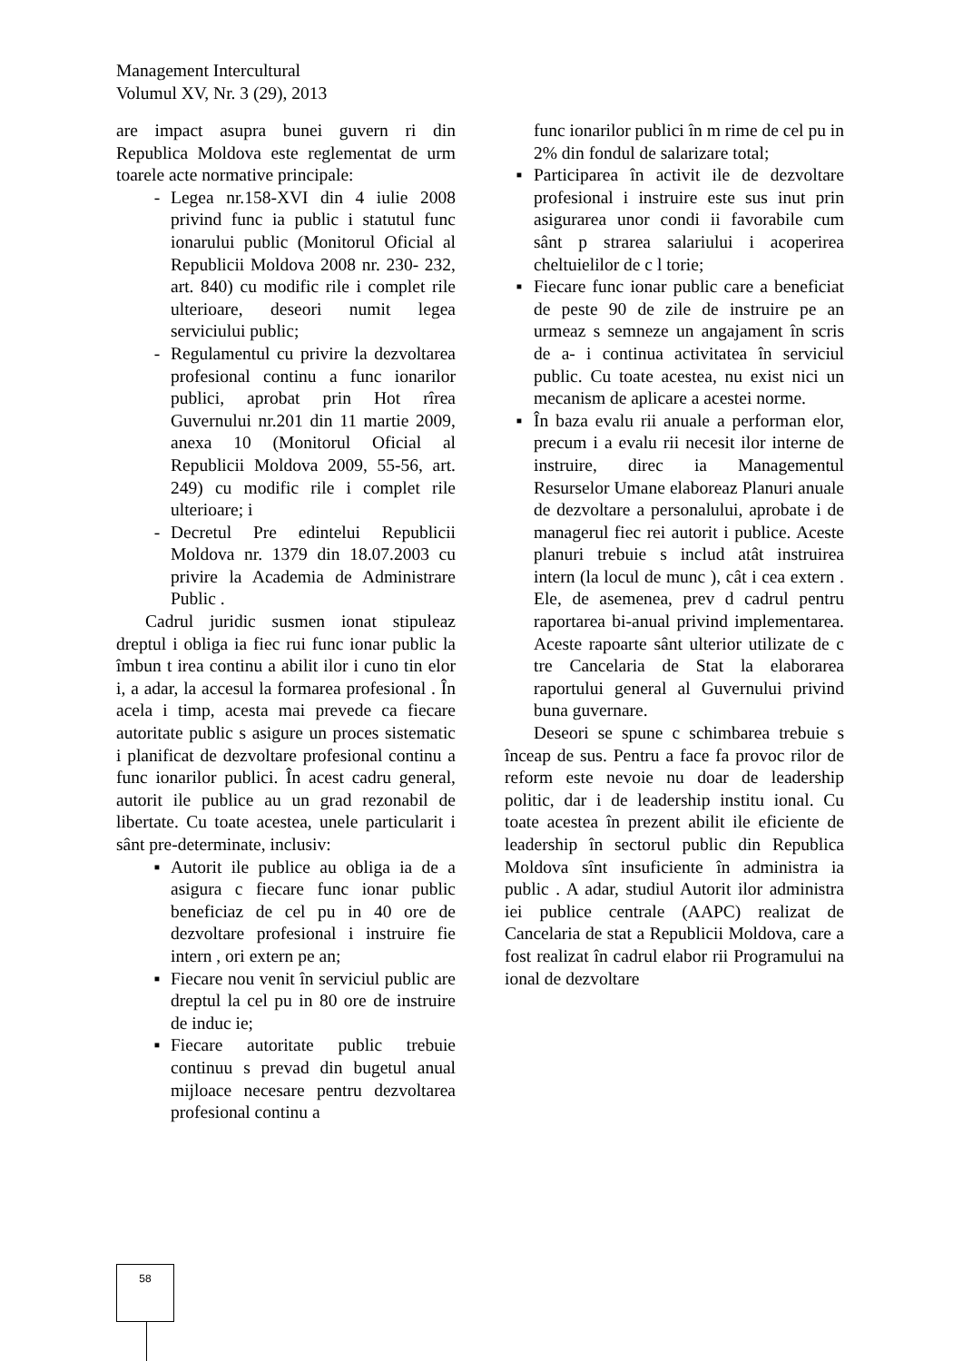Management Intercultural
Volumul XV, Nr. 3 (29), 2013
are impact asupra bunei guvern ri din Republica Moldova este reglementat de urm toarele acte normative principale:
- Legea nr.158-XVI din 4 iulie 2008 privind func ia public i statutul func ionarului public (Monitorul Oficial al Republicii Moldova 2008 nr. 230- 232, art. 840) cu modific rile i complet rile ulterioare, deseori numit legea serviciului public;
- Regulamentul cu privire la dezvoltarea profesional continu a func ionarilor publici, aprobat prin Hot rîrea Guvernului nr.201 din 11 martie 2009, anexa 10 (Monitorul Oficial al Republicii Moldova 2009, 55-56, art. 249) cu modific rile i complet rile ulterioare; i
- Decretul Pre edintelui Republicii Moldova nr. 1379 din 18.07.2003 cu privire la Academia de Administrare Public .
Cadrul juridic susmen ionat stipuleaz dreptul i obliga ia fiec rui func ionar public la îmbun t irea continu a abilit ilor i cuno tin elor i, a adar, la accesul la formarea profesional . În acela i timp, acesta mai prevede ca fiecare autoritate public s asigure un proces sistematic i planificat de dezvoltare profesional continu a func ionarilor publici. În acest cadru general, autorit ile publice au un grad rezonabil de libertate. Cu toate acestea, unele particularit i sânt pre-determinate, inclusiv:
▪ Autorit ile publice au obliga ia de a asigura c fiecare func ionar public beneficiaz de cel pu in 40 ore de dezvoltare profesional i instruire fie intern , ori extern pe an;
▪ Fiecare nou venit în serviciul public are dreptul la cel pu in 80 ore de instruire de induc ie;
▪ Fiecare autoritate public trebuie continuu s prevad din bugetul anual mijloace necesare pentru dezvoltarea profesional continu a
func ionarilor publici în m rime de cel pu in 2% din fondul de salarizare total;
▪ Participarea în activit ile de dezvoltare profesional i instruire este sus inut prin asigurarea unor condi ii favorabile cum sânt p strarea salariului i acoperirea cheltuielilor de c l torie;
▪ Fiecare func ionar public care a beneficiat de peste 90 de zile de instruire pe an urmeaz s semneze un angajament în scris de a- i continua activitatea în serviciul public. Cu toate acestea, nu exist nici un mecanism de aplicare a acestei norme.
▪ În baza evalu rii anuale a performan elor, precum i a evalu rii necesit ilor interne de instruire, direc ia Managementul Resurselor Umane elaboreaz Planuri anuale de dezvoltare a personalului, aprobate i de managerul fiec rei autorit i publice. Aceste planuri trebuie s includ atât instruirea intern (la locul de munc ), cât i cea extern . Ele, de asemenea, prev d cadrul pentru raportarea bi-anual privind implementarea. Aceste rapoarte sânt ulterior utilizate de c tre Cancelaria de Stat la elaborarea raportului general al Guvernului privind buna guvernare.
Deseori se spune c schimbarea trebuie s înceap de sus. Pentru a face fa provoc rilor de reform este nevoie nu doar de leadership politic, dar i de leadership institu ional. Cu toate acestea în prezent abilit ile eficiente de leadership în sectorul public din Republica Moldova sînt insuficiente în administra ia public . A adar, studiul Autorit ilor administra iei publice centrale (AAPC) realizat de Cancelaria de stat a Republicii Moldova, care a fost realizat în cadrul elabor rii Programului na ional de dezvoltare
58